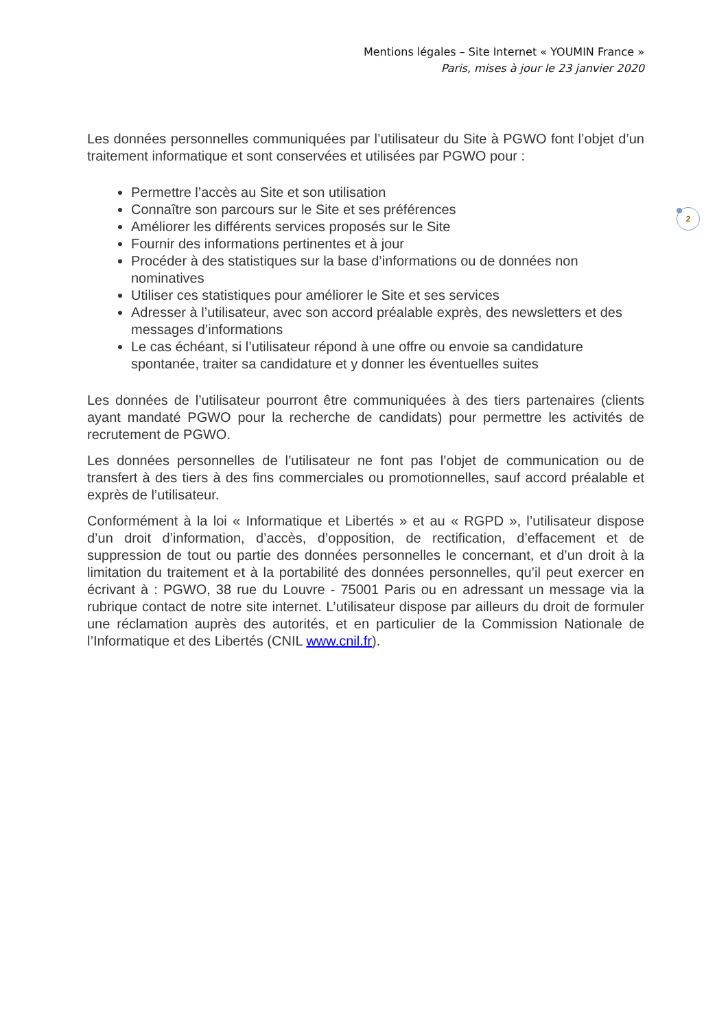Mentions légales – Site Internet « YOUMIN France »
Paris, mises à jour le 23 janvier 2020
2
Les données personnelles communiquées par l’utilisateur du Site à PGWO font l’objet d’un traitement informatique et sont conservées et utilisées par PGWO pour :
Permettre l’accès au Site et son utilisation
Connaître son parcours sur le Site et ses préférences
Améliorer les différents services proposés sur le Site
Fournir des informations pertinentes et à jour
Procéder à des statistiques sur la base d’informations ou de données non nominatives
Utiliser ces statistiques pour améliorer le Site et ses services
Adresser à l’utilisateur, avec son accord préalable exprès, des newsletters et des messages d’informations
Le cas échéant, si l’utilisateur répond à une offre ou envoie sa candidature spontanée, traiter sa candidature et y donner les éventuelles suites
Les données de l’utilisateur pourront être communiquées à des tiers partenaires (clients ayant mandaté PGWO pour la recherche de candidats) pour permettre les activités de recrutement de PGWO.
Les données personnelles de l’utilisateur ne font pas l’objet de communication ou de transfert à des tiers à des fins commerciales ou promotionnelles, sauf accord préalable et exprès de l’utilisateur.
Conformément à la loi « Informatique et Libertés » et au « RGPD », l’utilisateur dispose d’un droit d’information, d’accès, d’opposition, de rectification, d’effacement et de suppression de tout ou partie des données personnelles le concernant, et d’un droit à la limitation du traitement et à la portabilité des données personnelles, qu’il peut exercer en écrivant à : PGWO, 38 rue du Louvre - 75001 Paris ou en adressant un message via la rubrique contact de notre site internet. L’utilisateur dispose par ailleurs du droit de formuler une réclamation auprès des autorités, et en particulier de la Commission Nationale de l’Informatique et des Libertés (CNIL www.cnil.fr).